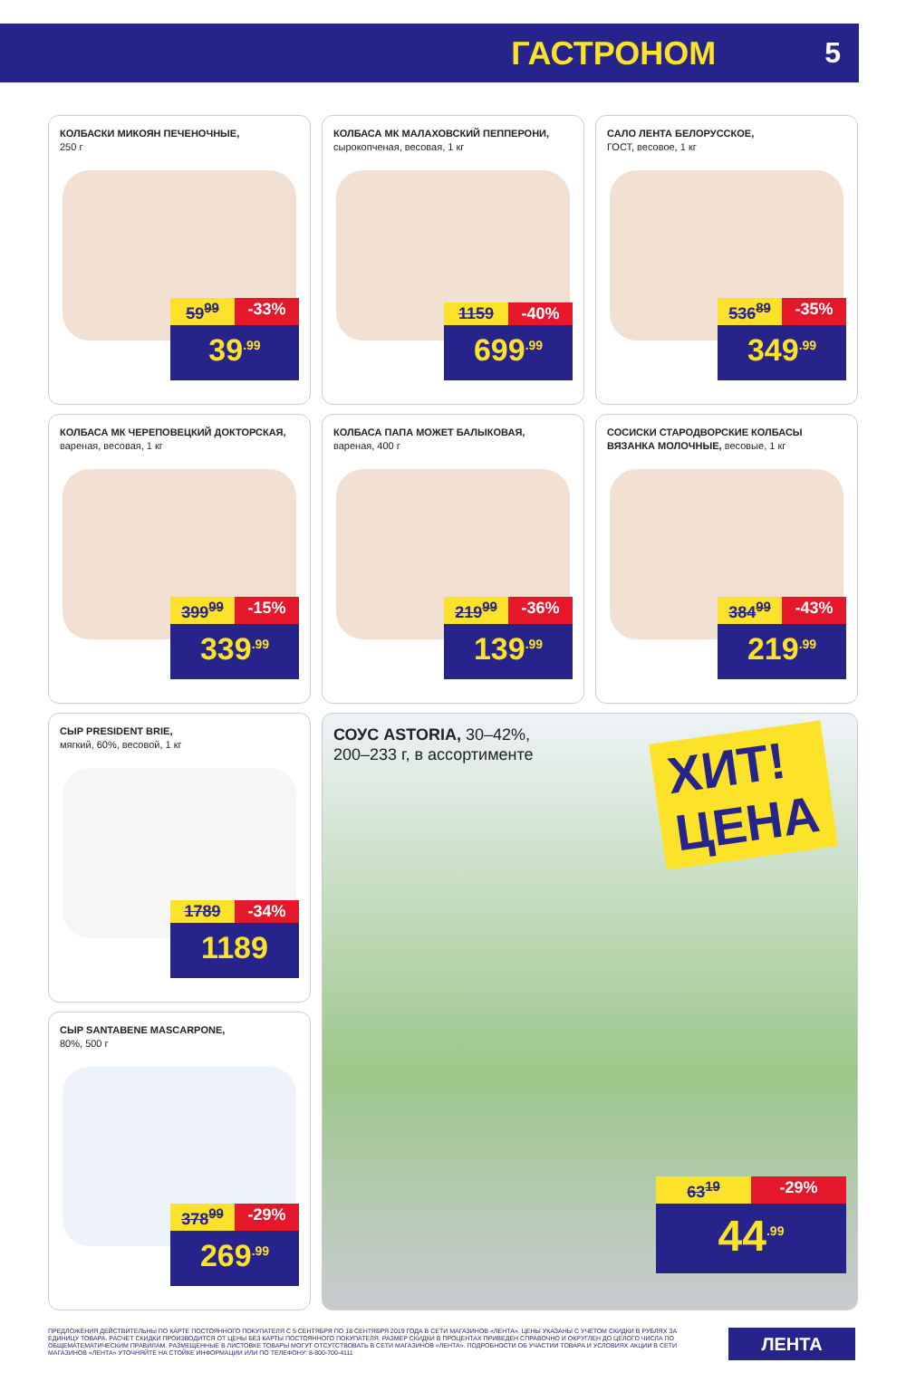ГАСТРОНОМ 5
КОЛБАСКИ МИКОЯН ПЕЧЕНОЧНЫЕ,
250 г
59<sup>99</sup> -33%
39<sup>.99</sup>
КОЛБАСА МК МАЛАХОВСКИЙ ПЕППЕРОНИ,
сырокопченая, весовая, 1 кг
1159 -40%
699<sup>.99</sup>
САЛО ЛЕНТА БЕЛОРУССКОЕ,
ГОСТ, весовое, 1 кг
536<sup>89</sup> -35%
349<sup>.99</sup>
КОЛБАСА МК ЧЕРЕПОВЕЦКИЙ ДОКТОРСКАЯ, вареная, весовая, 1 кг
399<sup>99</sup> -15%
339<sup>.99</sup>
КОЛБАСА ПАПА МОЖЕТ БАЛЫКОВАЯ,
вареная, 400 г
219<sup>99</sup> -36%
139<sup>.99</sup>
СОСИСКИ СТАРОДВОРСКИЕ КОЛБАСЫ ВЯЗАНКА МОЛОЧНЫЕ, весовые, 1 кг
384<sup>99</sup> -43%
219<sup>.99</sup>
СЫР PRESIDENT BRIE,
мягкий, 60%, весовой, 1 кг
1789 -34%
1189
СЫР SANTABENE MASCARPONE,
80%, 500 г
378<sup>99</sup> -29%
269<sup>.99</sup>
СОУС ASTORIA, 30–42%,
200–233 г, в ассортименте
ХИТ!
ЦЕНА
63<sup>19</sup> -29%
44<sup>.99</sup>
ПРЕДЛОЖЕНИЯ ДЕЙСТВИТЕЛЬНЫ ПО КАРТЕ ПОСТОЯННОГО ПОКУПАТЕЛЯ С 5 СЕНТЯБРЯ ПО 18 СЕНТЯБРЯ 2019 ГОДА В СЕТИ МАГАЗИНОВ «ЛЕНТА». ЦЕНЫ УКАЗАНЫ С УЧЕТОМ СКИДКИ В РУБЛЯХ ЗА ЕДИНИЦУ ТОВАРА. РАСЧЕТ СКИДКИ ПРОИЗВОДИТСЯ ОТ ЦЕНЫ БЕЗ КАРТЫ ПОСТОЯННОГО ПОКУПАТЕЛЯ. РАЗМЕР СКИДКИ В ПРОЦЕНТАХ ПРИВЕДЕН СПРАВОЧНО И ОКРУГЛЕН ДО ЦЕЛОГО ЧИСЛА ПО ОБЩЕМАТЕМАТИЧЕСКИМ ПРАВИЛАМ. РАЗМЕЩЕННЫЕ В ЛИСТОВКЕ ТОВАРЫ МОГУТ ОТСУТСТВОВАТЬ В СЕТИ МАГАЗИНОВ «ЛЕНТА». ПОДРОБНОСТИ ОБ УЧАСТИИ ТОВАРА И УСЛОВИЯХ АКЦИИ В СЕТИ МАГАЗИНОВ «ЛЕНТА» УТОЧНЯЙТЕ НА СТОЙКЕ ИНФОРМАЦИИ ИЛИ ПО ТЕЛЕФОНУ: 8-800-700-4111
ЛЕНТА